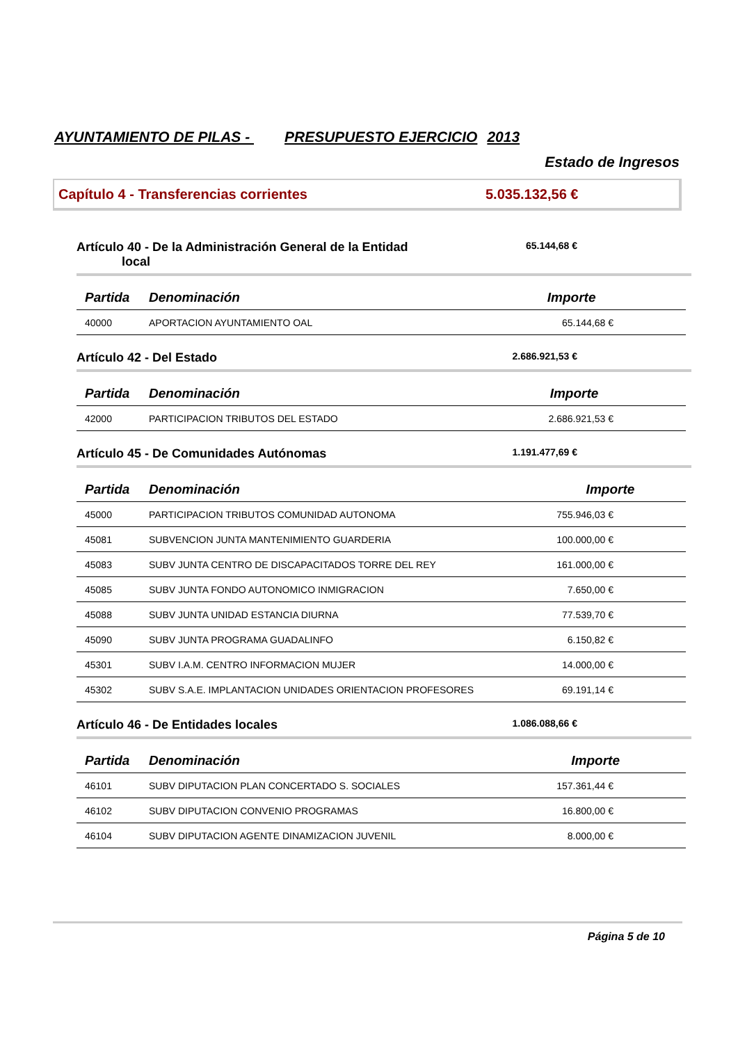AYUNTAMIENTO DE PILAS - PRESUPUESTO EJERCICIO 2013
Estado de Ingresos
Capítulo 4 - Transferencias corrientes 5.035.132,56 €
Artículo 40 - De la Administración General de la Entidad
local
65.144,68 €
| Partida | Denominación | Importe |
| --- | --- | --- |
| 40000 | APORTACION AYUNTAMIENTO OAL | 65.144,68 € |
Artículo 42 - Del Estado
2.686.921,53 €
| Partida | Denominación | Importe |
| --- | --- | --- |
| 42000 | PARTICIPACION TRIBUTOS DEL ESTADO | 2.686.921,53 € |
Artículo 45 - De Comunidades Autónomas
1.191.477,69 €
| Partida | Denominación | Importe |
| --- | --- | --- |
| 45000 | PARTICIPACION TRIBUTOS COMUNIDAD AUTONOMA | 755.946,03 € |
| 45081 | SUBVENCION JUNTA MANTENIMIENTO GUARDERIA | 100.000,00 € |
| 45083 | SUBV JUNTA CENTRO DE DISCAPACITADOS TORRE DEL REY | 161.000,00 € |
| 45085 | SUBV JUNTA FONDO AUTONOMICO INMIGRACION | 7.650,00 € |
| 45088 | SUBV JUNTA UNIDAD ESTANCIA DIURNA | 77.539,70 € |
| 45090 | SUBV JUNTA PROGRAMA GUADALINFO | 6.150,82 € |
| 45301 | SUBV I.A.M. CENTRO INFORMACION MUJER | 14.000,00 € |
| 45302 | SUBV S.A.E. IMPLANTACION UNIDADES ORIENTACION PROFESORES | 69.191,14 € |
Artículo 46 - De Entidades locales
1.086.088,66 €
| Partida | Denominación | Importe |
| --- | --- | --- |
| 46101 | SUBV DIPUTACION PLAN CONCERTADO S. SOCIALES | 157.361,44 € |
| 46102 | SUBV DIPUTACION CONVENIO PROGRAMAS | 16.800,00 € |
| 46104 | SUBV DIPUTACION AGENTE DINAMIZACION JUVENIL | 8.000,00 € |
Página 5 de 10